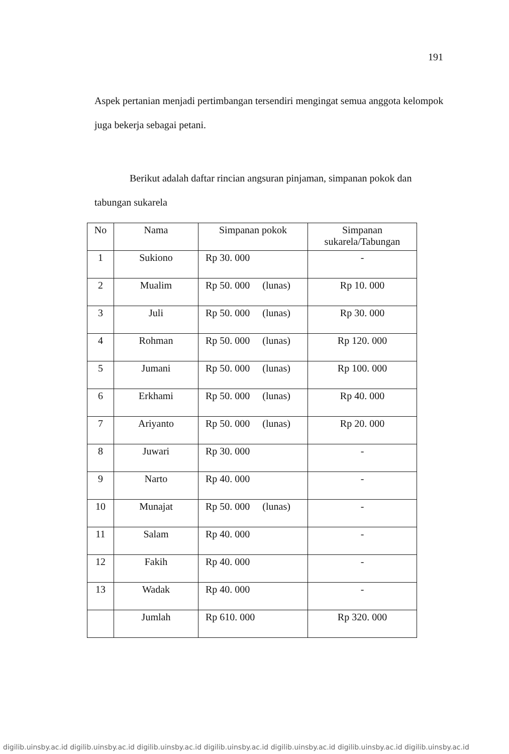191
Aspek pertanian menjadi pertimbangan tersendiri mengingat semua anggota kelompok juga bekerja sebagai petani.
Berikut adalah daftar rincian angsuran pinjaman, simpanan pokok dan tabungan sukarela
| No | Nama | Simpanan pokok | Simpanan sukarela/Tabungan |
| --- | --- | --- | --- |
| 1 | Sukiono | Rp 30. 000 | - |
| 2 | Mualim | Rp 50. 000 (lunas) | Rp 10. 000 |
| 3 | Juli | Rp 50. 000 (lunas) | Rp 30. 000 |
| 4 | Rohman | Rp 50. 000 (lunas) | Rp 120. 000 |
| 5 | Jumani | Rp 50. 000 (lunas) | Rp 100. 000 |
| 6 | Erkhami | Rp 50. 000 (lunas) | Rp 40. 000 |
| 7 | Ariyanto | Rp 50. 000 (lunas) | Rp 20. 000 |
| 8 | Juwari | Rp 30. 000 | - |
| 9 | Narto | Rp 40. 000 | - |
| 10 | Munajat | Rp 50. 000 (lunas) | - |
| 11 | Salam | Rp 40. 000 | - |
| 12 | Fakih | Rp 40. 000 | - |
| 13 | Wadak | Rp 40. 000 | - |
| | Jumlah | Rp 610. 000 | Rp 320. 000 |
digilib.uinsby.ac.id digilib.uinsby.ac.id digilib.uinsby.ac.id digilib.uinsby.ac.id digilib.uinsby.ac.id digilib.uinsby.ac.id digilib.uinsby.ac.id